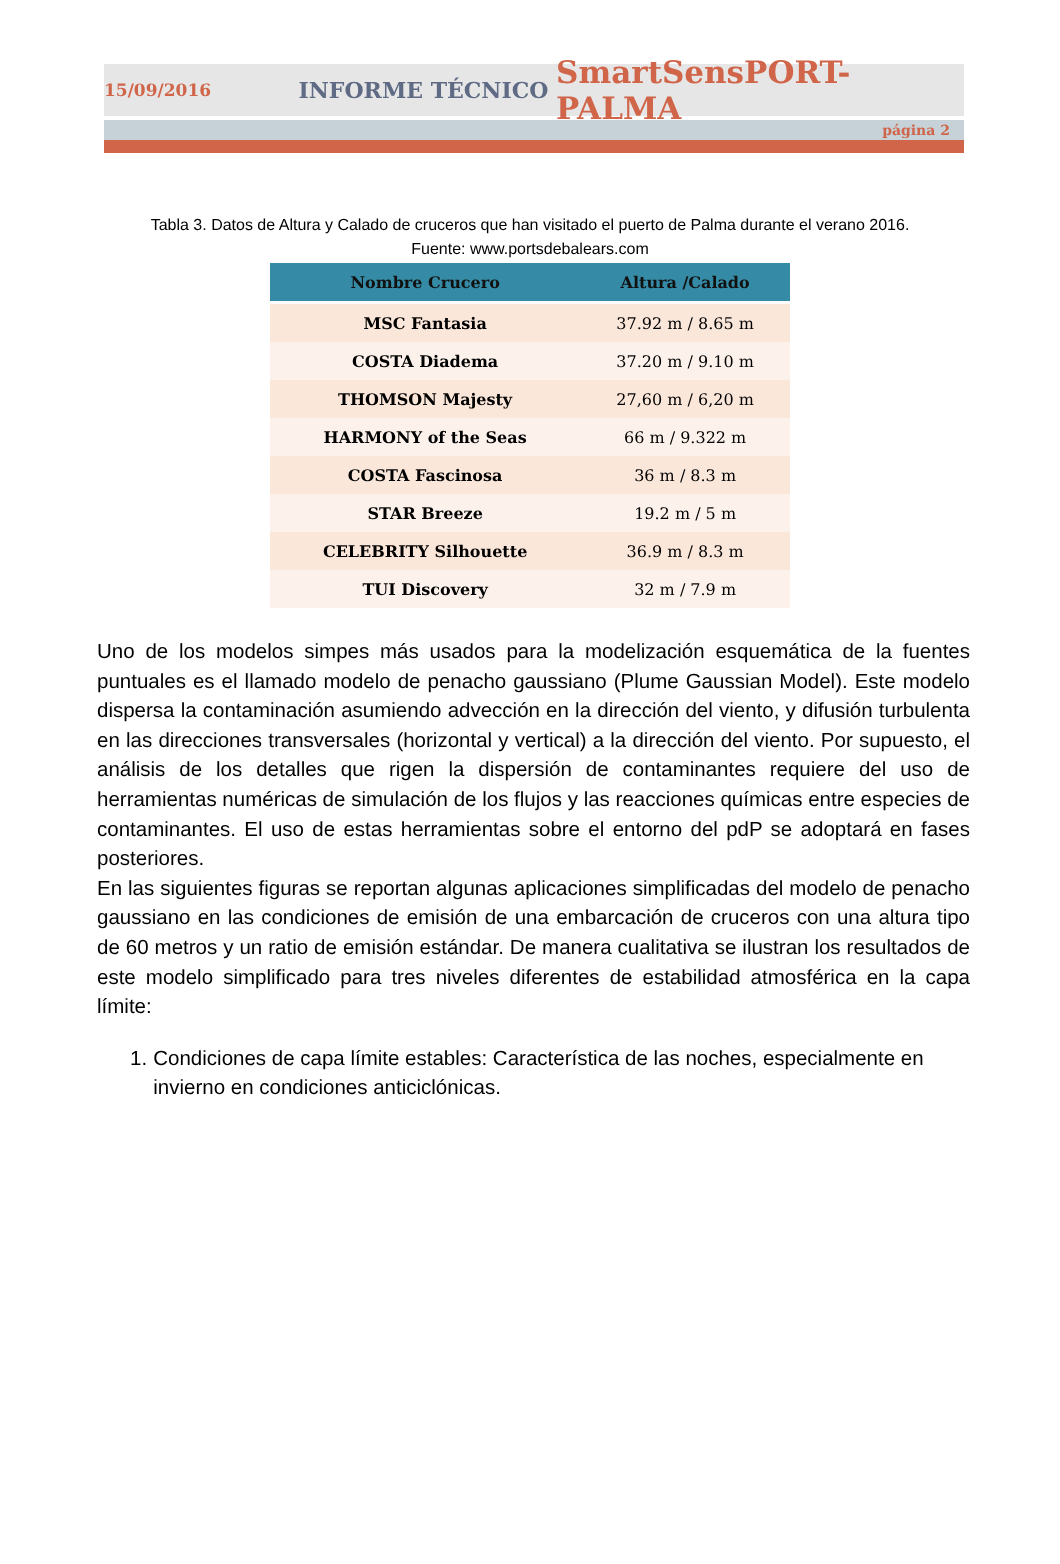15/09/2016 INFORME TÉCNICO SmartSensPORT-PALMA
página 2
Tabla 3. Datos de Altura y Calado de cruceros que han visitado el puerto de Palma durante el verano 2016.
Fuente: www.portsdebalears.com
| Nombre Crucero | Altura /Calado |
| --- | --- |
| MSC Fantasia | 37.92 m / 8.65 m |
| COSTA Diadema | 37.20 m / 9.10 m |
| THOMSON Majesty | 27,60 m / 6,20 m |
| HARMONY of the Seas | 66 m / 9.322 m |
| COSTA Fascinosa | 36 m / 8.3 m |
| STAR Breeze | 19.2 m / 5 m |
| CELEBRITY Silhouette | 36.9 m / 8.3 m |
| TUI Discovery | 32 m / 7.9 m |
Uno de los modelos simpes más usados para la modelización esquemática de la fuentes puntuales es el llamado modelo de penacho gaussiano (Plume Gaussian Model). Este modelo dispersa la contaminación asumiendo advección en la dirección del viento, y difusión turbulenta en las direcciones transversales (horizontal y vertical) a la dirección del viento. Por supuesto, el análisis de los detalles que rigen la dispersión de contaminantes requiere del uso de herramientas numéricas de simulación de los flujos y las reacciones químicas entre especies de contaminantes. El uso de estas herramientas sobre el entorno del pdP se adoptará en fases posteriores.
En las siguientes figuras se reportan algunas aplicaciones simplificadas del modelo de penacho gaussiano en las condiciones de emisión de una embarcación de cruceros con una altura tipo de 60 metros y un ratio de emisión estándar. De manera cualitativa se ilustran los resultados de este modelo simplificado para tres niveles diferentes de estabilidad atmosférica en la capa límite:
1. Condiciones de capa límite estables: Característica de las noches, especialmente en invierno en condiciones anticiclónicas.